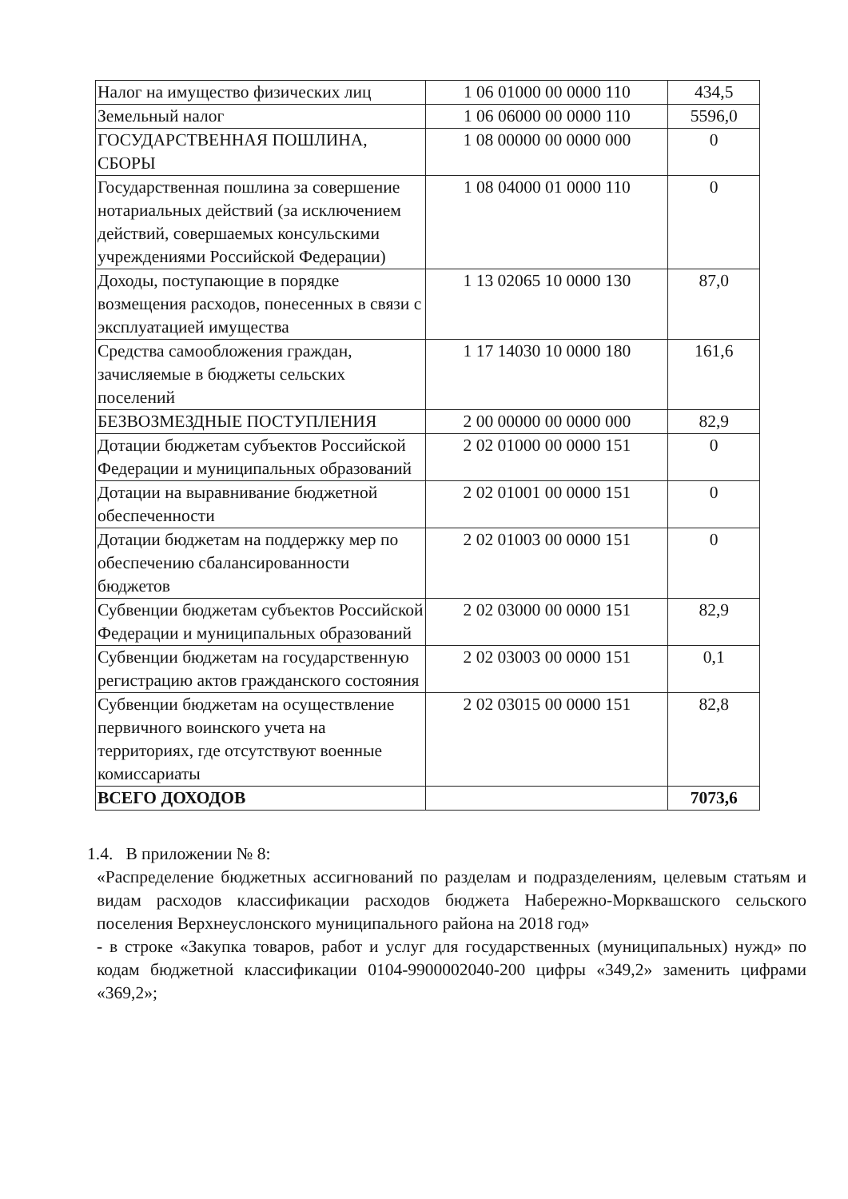| Налог на имущество физических лиц | 1 06 01000 00 0000 110 | 434,5 |
| Земельный налог | 1 06 06000 00 0000 110 | 5596,0 |
| ГОСУДАРСТВЕННАЯ ПОШЛИНА, СБОРЫ | 1 08 00000 00 0000 000 | 0 |
| Государственная пошлина за совершение нотариальных действий (за исключением действий, совершаемых консульскими учреждениями Российской Федерации) | 1 08 04000 01 0000 110 | 0 |
| Доходы, поступающие в порядке возмещения расходов, понесенных в связи с эксплуатацией имущества | 1 13 02065 10 0000 130 | 87,0 |
| Средства самообложения граждан, зачисляемые в бюджеты сельских поселений | 1 17 14030 10 0000 180 | 161,6 |
| БЕЗВОЗМЕЗДНЫЕ ПОСТУПЛЕНИЯ | 2 00 00000 00 0000 000 | 82,9 |
| Дотации бюджетам субъектов Российской Федерации и муниципальных образований | 2 02 01000 00 0000 151 | 0 |
| Дотации на выравнивание бюджетной обеспеченности | 2 02 01001 00 0000 151 | 0 |
| Дотации бюджетам на поддержку мер по обеспечению сбалансированности бюджетов | 2 02 01003 00 0000 151 | 0 |
| Субвенции бюджетам субъектов Российской Федерации и муниципальных образований | 2 02 03000 00 0000 151 | 82,9 |
| Субвенции бюджетам на государственную регистрацию актов гражданского состояния | 2 02 03003 00 0000 151 | 0,1 |
| Субвенции бюджетам на осуществление первичного воинского учета на территориях, где отсутствуют военные комиссариаты | 2 02 03015 00 0000 151 | 82,8 |
| ВСЕГО ДОХОДОВ | | 7073,6 |
1.4. В приложении № 8:
«Распределение бюджетных ассигнований по разделам и подразделениям, целевым статьям и видам расходов классификации расходов бюджета Набережно-Морквашского сельского поселения Верхнеуслонского муниципального района на 2018 год»
- в строке «Закупка товаров, работ и услуг для государственных (муниципальных) нужд» по кодам бюджетной классификации 0104-9900002040-200 цифры «349,2» заменить цифрами «369,2»;